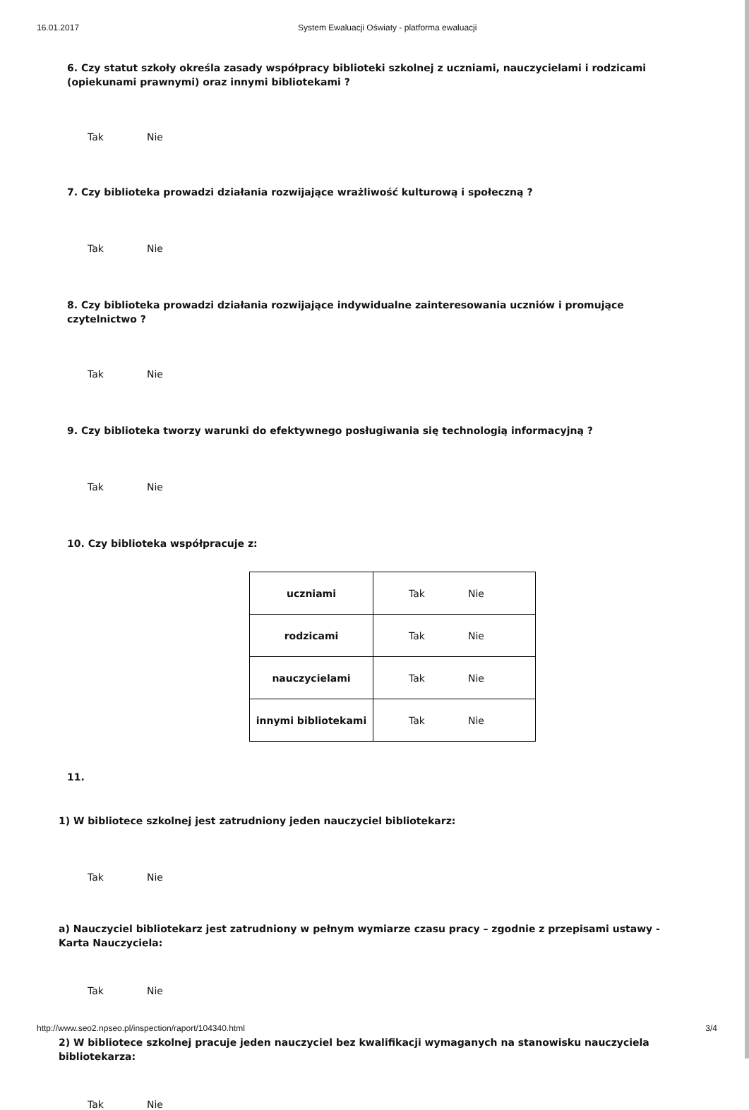16.01.2017 System Ewaluacji Oświaty - platforma ewaluacji
6. Czy statut szkoły określa zasady współpracy biblioteki szkolnej z uczniami, nauczycielami i rodzicami (opiekunami prawnymi) oraz innymi bibliotekami ?
Tak Nie
7. Czy biblioteka prowadzi działania rozwijające wrażliwość kulturową i społeczną ?
Tak Nie
8. Czy biblioteka prowadzi działania rozwijające indywidualne zainteresowania uczniów i promujące czytelnictwo ?
Tak Nie
9. Czy biblioteka tworzy warunki do efektywnego posługiwania się technologią informacyjną ?
Tak Nie
10. Czy biblioteka współpracuje z:
| uczniami | Tak Nie |
| rodzicami | Tak Nie |
| nauczycielami | Tak Nie |
| innymi bibliotekami | Tak Nie |
11.
1) W bibliotece szkolnej jest zatrudniony jeden nauczyciel bibliotekarz:
Tak Nie
a) Nauczyciel bibliotekarz jest zatrudniony w pełnym wymiarze czasu pracy – zgodnie z przepisami ustawy - Karta Nauczyciela:
Tak Nie
2) W bibliotece szkolnej pracuje jeden nauczyciel bez kwalifikacji wymaganych na stanowisku nauczyciela bibliotekarza:
Tak Nie
http://www.seo2.npseo.pl/inspection/raport/104340.html 3/4